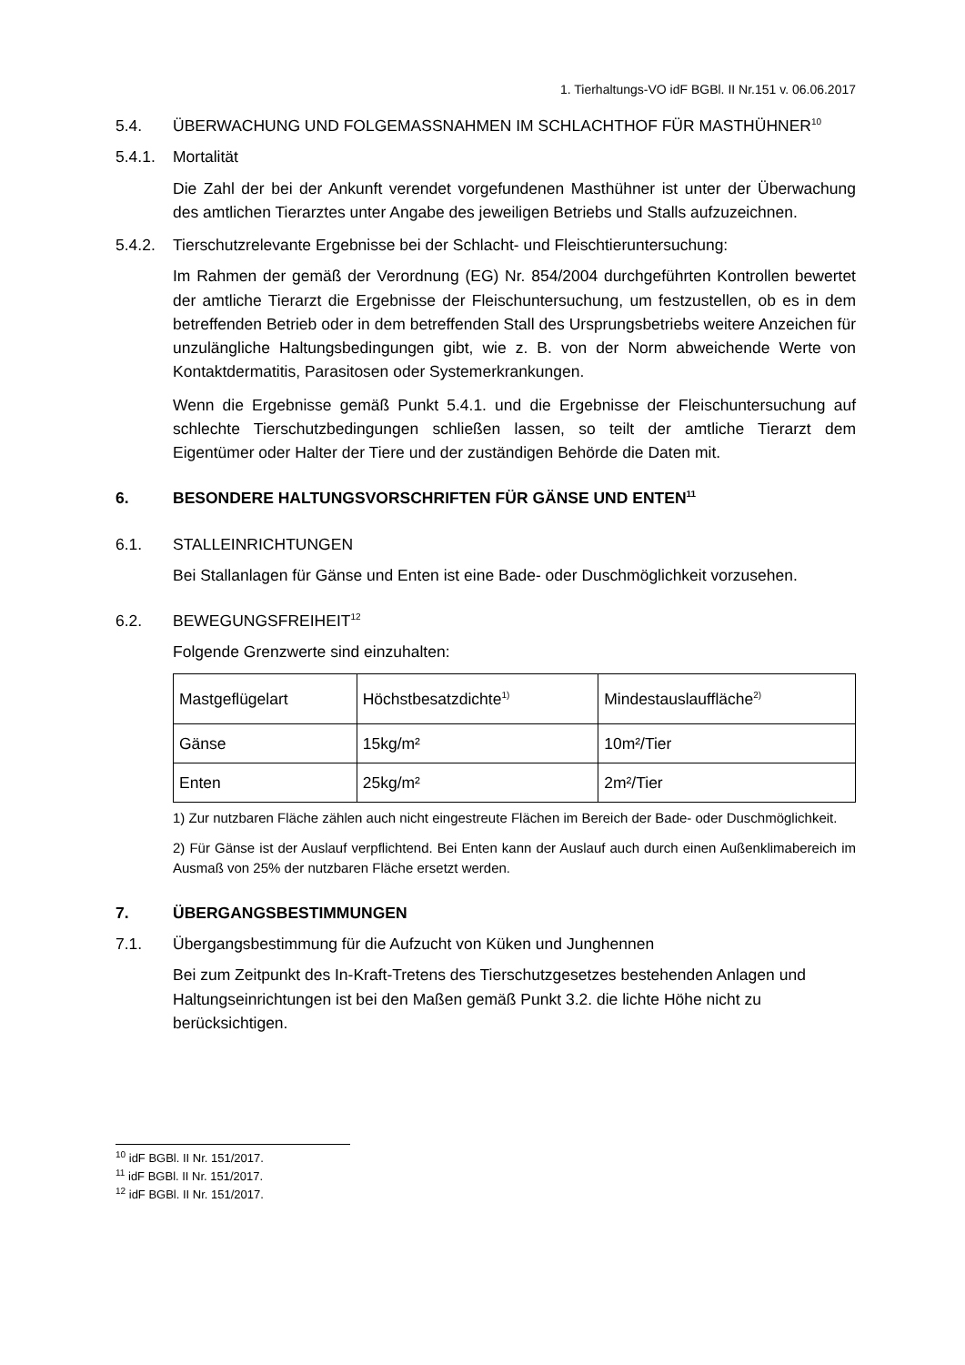1. Tierhaltungs-VO idF BGBl. II Nr.151 v. 06.06.2017
5.4. ÜBERWACHUNG UND FOLGEMASSNAHMEN IM SCHLACHTHOF FÜR MASTHÜHNER<sup>10</sup>
5.4.1. Mortalität
Die Zahl der bei der Ankunft verendet vorgefundenen Masthühner ist unter der Überwachung des amtlichen Tierarztes unter Angabe des jeweiligen Betriebs und Stalls aufzuzeichnen.
5.4.2. Tierschutzrelevante Ergebnisse bei der Schlacht- und Fleischtieruntersuchung:
Im Rahmen der gemäß der Verordnung (EG) Nr. 854/2004 durchgeführten Kontrollen bewertet der amtliche Tierarzt die Ergebnisse der Fleischuntersuchung, um festzustellen, ob es in dem betreffenden Betrieb oder in dem betreffenden Stall des Ursprungsbetriebs weitere Anzeichen für unzulängliche Haltungsbedingungen gibt, wie z. B. von der Norm abweichende Werte von Kontaktdermatitis, Parasitosen oder Systemerkrankungen.
Wenn die Ergebnisse gemäß Punkt 5.4.1. und die Ergebnisse der Fleischuntersuchung auf schlechte Tierschutzbedingungen schließen lassen, so teilt der amtliche Tierarzt dem Eigentümer oder Halter der Tiere und der zuständigen Behörde die Daten mit.
6. BESONDERE HALTUNGSVORSCHRIFTEN FÜR GÄNSE UND ENTEN<sup>11</sup>
6.1. STALLEINRICHTUNGEN
Bei Stallanlagen für Gänse und Enten ist eine Bade- oder Duschmöglichkeit vorzusehen.
6.2. BEWEGUNGSFREIHEIT<sup>12</sup>
Folgende Grenzwerte sind einzuhalten:
| Mastgeflügelart | Höchstbesatzdichte<sup>1)</sup> | Mindestauslauffläche<sup>2)</sup> |
| Gänse | 15kg/m² | 10m²/Tier |
| Enten | 25kg/m² | 2m²/Tier |
1) Zur nutzbaren Fläche zählen auch nicht eingestreute Flächen im Bereich der Bade- oder Duschmöglichkeit.
2) Für Gänse ist der Auslauf verpflichtend. Bei Enten kann der Auslauf auch durch einen Außenklimabereich im Ausmaß von 25% der nutzbaren Fläche ersetzt werden.
7. ÜBERGANGSBESTIMMUNGEN
7.1. Übergangsbestimmung für die Aufzucht von Küken und Junghennen
Bei zum Zeitpunkt des In-Kraft-Tretens des Tierschutzgesetzes bestehenden Anlagen und Haltungseinrichtungen ist bei den Maßen gemäß Punkt 3.2. die lichte Höhe nicht zu berücksichtigen.
<sup>10</sup> idF BGBl. II Nr. 151/2017.
<sup>11</sup> idF BGBl. II Nr. 151/2017.
<sup>12</sup> idF BGBl. II Nr. 151/2017.